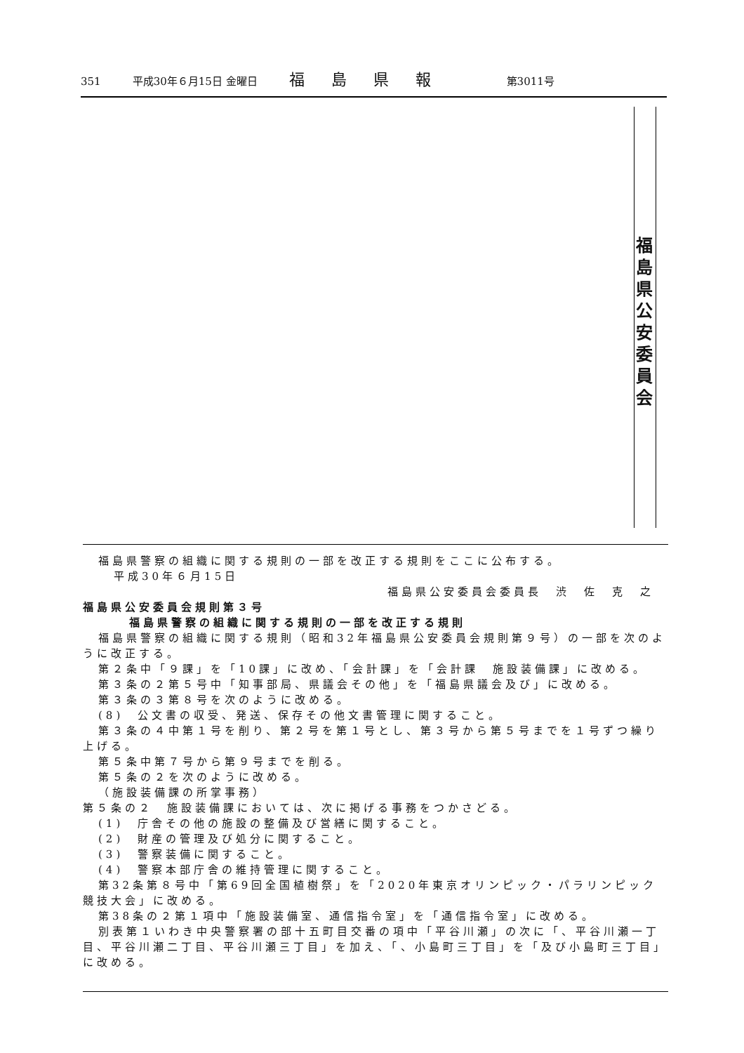351 平成30年６月15日 金曜日 福島県報 第3011号
福島県公安委員会
福島県警察の組織に関する規則の一部を改正する規則をここに公布する。
平成30年６月15日
福島県公安委員会委員長　渋　佐　克　之
福島県公安委員会規則第３号
福島県警察の組織に関する規則の一部を改正する規則
福島県警察の組織に関する規則（昭和32年福島県公安委員会規則第９号）の一部を次のように改正する。
第２条中「９課」を「10課」に改め、「会計課」を「会計課　施設装備課」に改める。
第３条の２第５号中「知事部局、県議会その他」を「福島県議会及び」に改める。
第３条の３第８号を次のように改める。
(8)　公文書の収受、発送、保存その他文書管理に関すること。
第３条の４中第１号を削り、第２号を第１号とし、第３号から第５号までを１号ずつ繰り上げる。
第５条中第７号から第９号までを削る。
第５条の２を次のように改める。
（施設装備課の所掌事務）
第５条の２　施設装備課においては、次に掲げる事務をつかさどる。
(1)　庁舎その他の施設の整備及び営繕に関すること。
(2)　財産の管理及び処分に関すること。
(3)　警察装備に関すること。
(4)　警察本部庁舎の維持管理に関すること。
第32条第８号中「第69回全国植樹祭」を「2020年東京オリンピック・パラリンピック競技大会」に改める。
第38条の２第１項中「施設装備室、通信指令室」を「通信指令室」に改める。
別表第１いわき中央警察署の部十五町目交番の項中「平谷川瀬」の次に「、平谷川瀬一丁目、平谷川瀬二丁目、平谷川瀬三丁目」を加え、「、小島町三丁目」を「及び小島町三丁目」に改める。